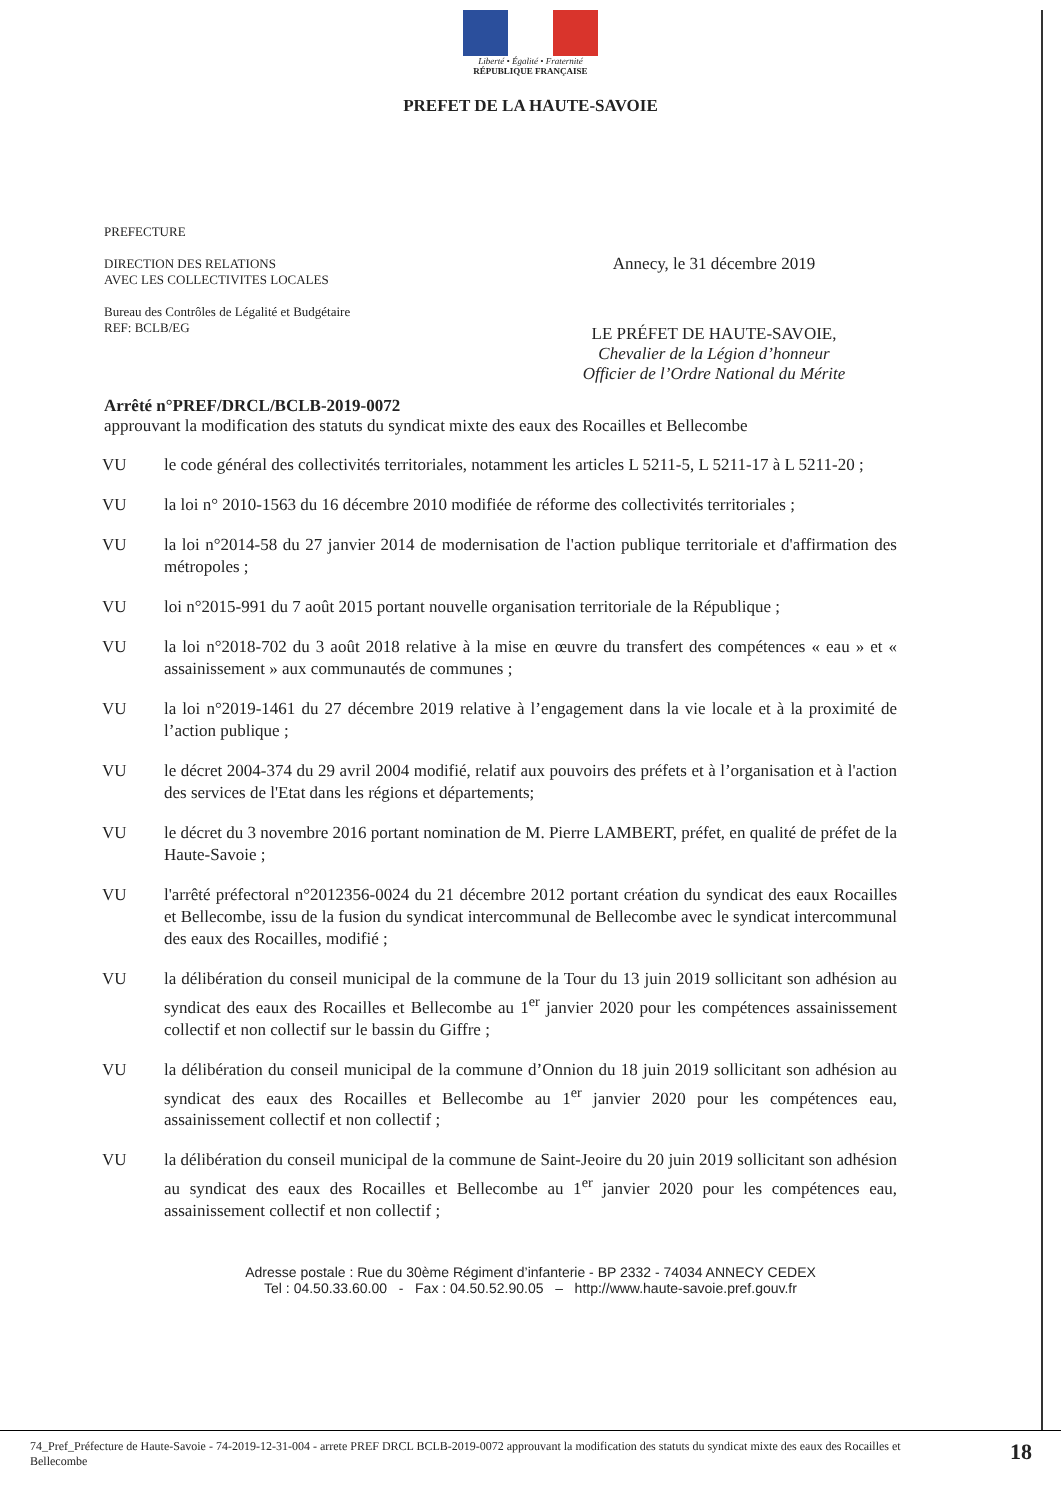Liberté • Égalité • Fraternité
RÉPUBLIQUE FRANÇAISE
PREFET DE LA HAUTE-SAVOIE
PREFECTURE
DIRECTION DES RELATIONS
AVEC LES COLLECTIVITES LOCALES
Bureau des Contrôles de Légalité et Budgétaire
REF: BCLB/EG
Annecy, le 31 décembre 2019
LE PRÉFET DE HAUTE-SAVOIE,
Chevalier de la Légion d’honneur
Officier de l’Ordre National du Mérite
Arrêté n°PREF/DRCL/BCLB-2019-0072
approuvant la modification des statuts du syndicat mixte des eaux des Rocailles et Bellecombe
VU le code général des collectivités territoriales, notamment les articles L 5211-5, L 5211-17 à L 5211-20 ;
VU la loi n° 2010-1563 du 16 décembre 2010 modifiée de réforme des collectivités territoriales ;
VU la loi n°2014-58 du 27 janvier 2014 de modernisation de l'action publique territoriale et d'affirmation des métropoles ;
VU loi n°2015-991 du 7 août 2015 portant nouvelle organisation territoriale de la République ;
VU la loi n°2018-702 du 3 août 2018 relative à la mise en œuvre du transfert des compétences « eau » et « assainissement » aux communautés de communes ;
VU la loi n°2019-1461 du 27 décembre 2019 relative à l’engagement dans la vie locale et à la proximité de l’action publique ;
VU le décret 2004-374 du 29 avril 2004 modifié, relatif aux pouvoirs des préfets et à l’organisation et à l'action des services de l'Etat dans les régions et départements;
VU le décret du 3 novembre 2016 portant nomination de M. Pierre LAMBERT, préfet, en qualité de préfet de la Haute-Savoie ;
VU l'arrêté préfectoral n°2012356-0024 du 21 décembre 2012 portant création du syndicat des eaux Rocailles et Bellecombe, issu de la fusion du syndicat intercommunal de Bellecombe avec le syndicat intercommunal des eaux des Rocailles, modifié ;
VU la délibération du conseil municipal de la commune de la Tour du 13 juin 2019 sollicitant son adhésion au syndicat des eaux des Rocailles et Bellecombe au 1<sup>er</sup> janvier 2020 pour les compétences assainissement collectif et non collectif sur le bassin du Giffre ;
VU la délibération du conseil municipal de la commune d’Onnion du 18 juin 2019 sollicitant son adhésion au syndicat des eaux des Rocailles et Bellecombe au 1<sup>er</sup> janvier 2020 pour les compétences eau, assainissement collectif et non collectif ;
VU la délibération du conseil municipal de la commune de Saint-Jeoire du 20 juin 2019 sollicitant son adhésion au syndicat des eaux des Rocailles et Bellecombe au 1<sup>er</sup> janvier 2020 pour les compétences eau, assainissement collectif et non collectif ;
Adresse postale : Rue du 30ème Régiment d’infanterie - BP 2332 - 74034 ANNECY CEDEX
Tel : 04.50.33.60.00 - Fax : 04.50.52.90.05 – http://www.haute-savoie.pref.gouv.fr
74_Pref_Préfecture de Haute-Savoie - 74-2019-12-31-004 - arrete PREF DRCL BCLB-2019-0072 approuvant la modification des statuts du syndicat mixte des eaux des Rocailles et Bellecombe
18